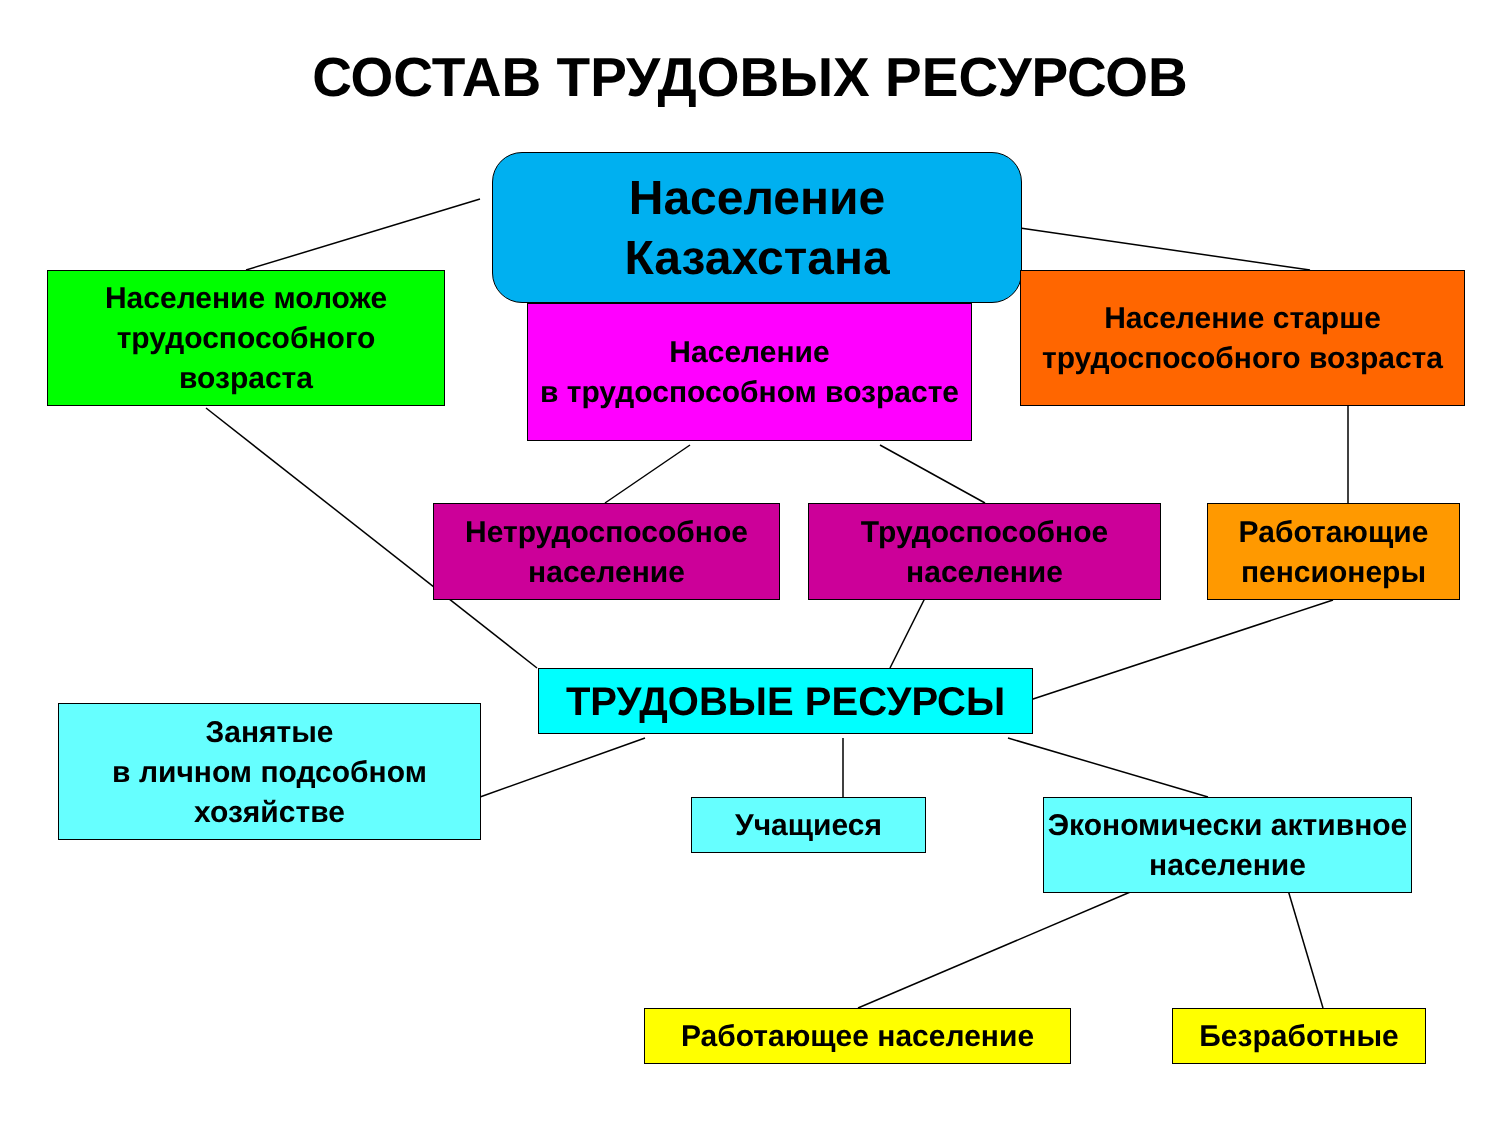СОСТАВ ТРУДОВЫХ РЕСУРСОВ
Население
Казахстана
Население моложе трудоспособного возраста
Население
в трудоспособном возрасте
Население старше трудоспособного возраста
Нетрудоспособное население
Трудоспособное население
Работающие пенсионеры
ТРУДОВЫЕ РЕСУРСЫ
Занятые
в личном подсобном хозяйстве
Учащиеся
Экономически активное население
Работающее население Безработные